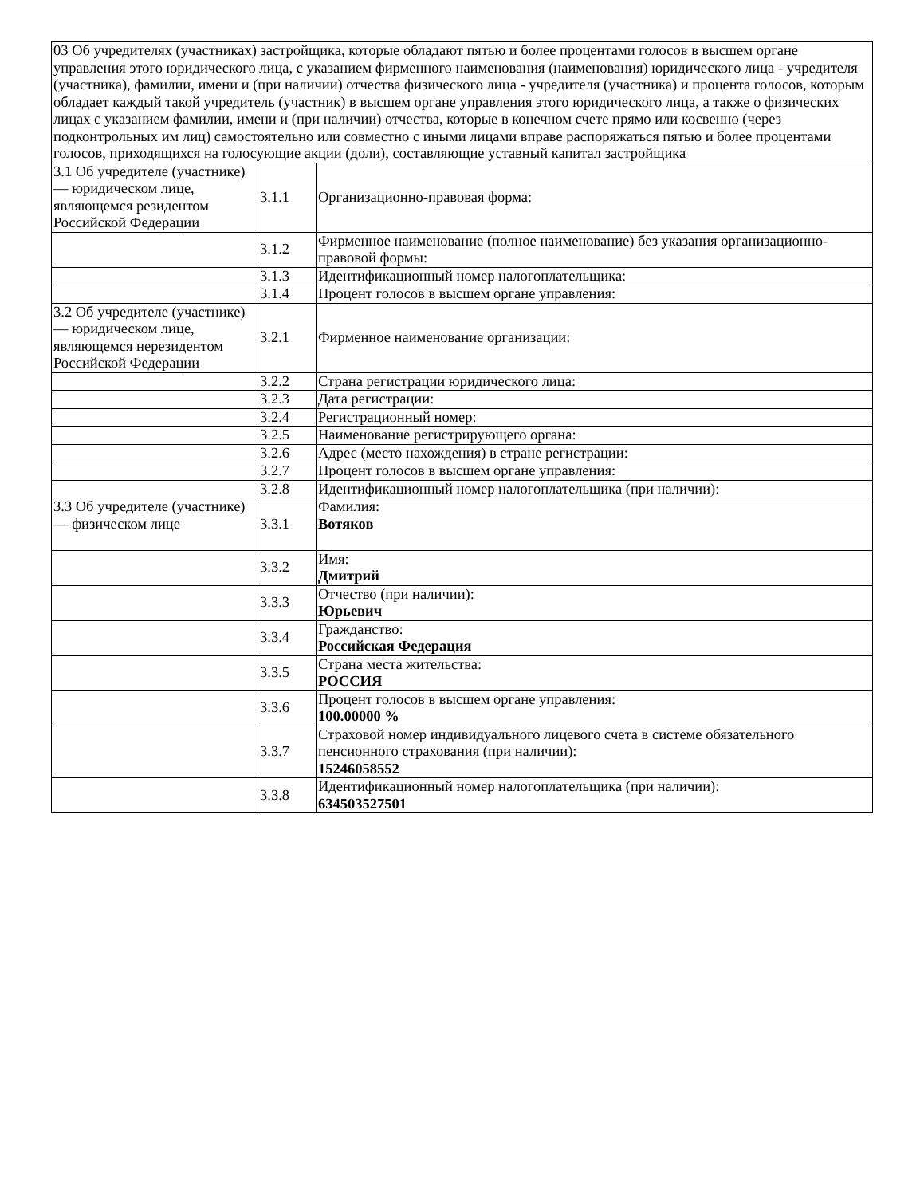| 03 Об учредителях (участниках) застройщика, которые обладают пятью и более процентами голосов в высшем органе управления этого юридического лица, с указанием фирменного наименования (наименования) юридического лица - учредителя (участника), фамилии, имени и (при наличии) отчества физического лица - учредителя (участника) и процента голосов, которым обладает каждый такой учредитель (участник) в высшем органе управления этого юридического лица, а также о физических лицах с указанием фамилии, имени и (при наличии) отчества, которые в конечном счете прямо или косвенно (через подконтрольных им лиц) самостоятельно или совместно с иными лицами вправе распоряжаться пятью и более процентами голосов, приходящихся на голосующие акции (доли), составляющие уставный капитал застройщика | | |
| 3.1 Об учредителе (участнике) — юридическом лице, являющемся резидентом Российской Федерации | 3.1.1 | Организационно-правовая форма: |
| | 3.1.2 | Фирменное наименование (полное наименование) без указания организационно-правовой формы: |
| | 3.1.3 | Идентификационный номер налогоплательщика: |
| | 3.1.4 | Процент голосов в высшем органе управления: |
| 3.2 Об учредителе (участнике) — юридическом лице, являющемся нерезидентом Российской Федерации | 3.2.1 | Фирменное наименование организации: |
| | 3.2.2 | Страна регистрации юридического лица: |
| | 3.2.3 | Дата регистрации: |
| | 3.2.4 | Регистрационный номер: |
| | 3.2.5 | Наименование регистрирующего органа: |
| | 3.2.6 | Адрес (место нахождения) в стране регистрации: |
| | 3.2.7 | Процент голосов в высшем органе управления: |
| | 3.2.8 | Идентификационный номер налогоплательщика (при наличии): |
| 3.3 Об учредителе (участнике) — физическом лице | 3.3.1 | Фамилия: Вотяков |
| | 3.3.2 | Имя: Дмитрий |
| | 3.3.3 | Отчество (при наличии): Юрьевич |
| | 3.3.4 | Гражданство: Российская Федерация |
| | 3.3.5 | Страна места жительства: РОССИЯ |
| | 3.3.6 | Процент голосов в высшем органе управления: 100.00000 % |
| | 3.3.7 | Страховой номер индивидуального лицевого счета в системе обязательного пенсионного страхования (при наличии): 15246058552 |
| | 3.3.8 | Идентификационный номер налогоплательщика (при наличии): 634503527501 |